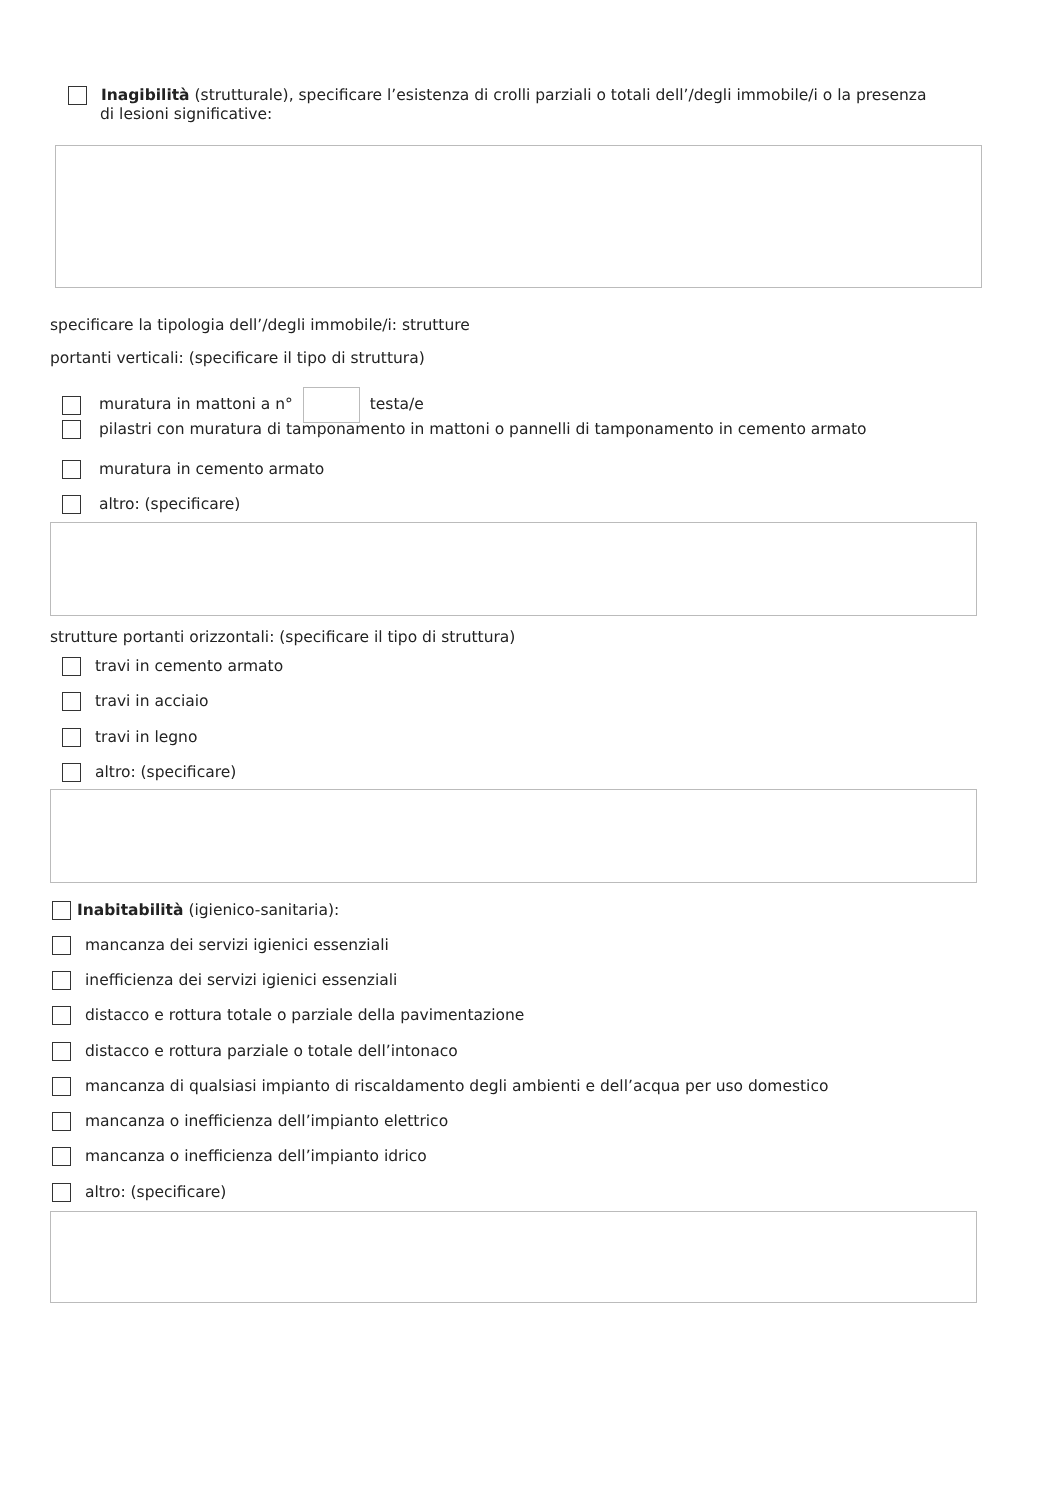Inagibilità (strutturale), specificare l’esistenza di crolli parziali o totali dell’/degli immobile/i o la presenza
di lesioni significative:
specificare la tipologia dell’/degli immobile/i: strutture
portanti verticali: (specificare il tipo di struttura)
muratura in mattoni a n° testa/e
pilastri con muratura di tamponamento in mattoni o pannelli di tamponamento in cemento armato
muratura in cemento armato
altro: (specificare)
strutture portanti orizzontali: (specificare il tipo di struttura)
travi in cemento armato
travi in acciaio
travi in legno
altro: (specificare)
Inabitabilità (igienico-sanitaria):
mancanza dei servizi igienici essenziali
inefficienza dei servizi igienici essenziali
distacco e rottura totale o parziale della pavimentazione
distacco e rottura parziale o totale dell’intonaco
mancanza di qualsiasi impianto di riscaldamento degli ambienti e dell’acqua per uso domestico
mancanza o inefficienza dell’impianto elettrico
mancanza o inefficienza dell’impianto idrico
altro: (specificare)